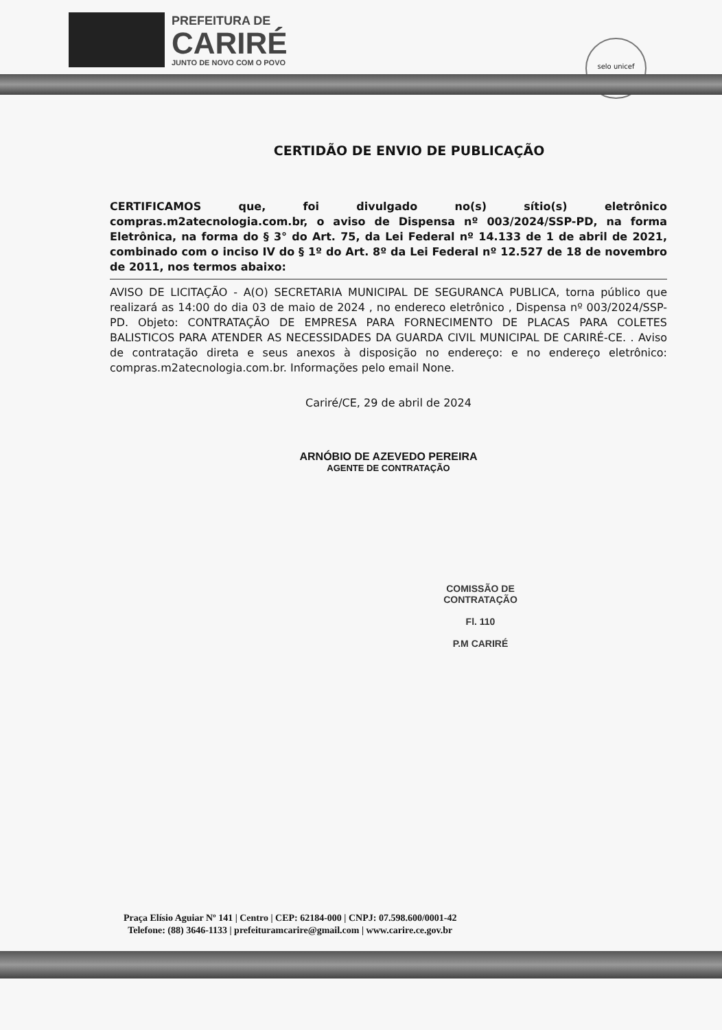PREFEITURA DE
CARIRÉ
JUNTO DE NOVO COM O POVO
selo unicef
CERTIDÃO DE ENVIO DE PUBLICAÇÃO
CERTIFICAMOS que, foi divulgado no(s) sítio(s) eletrônico compras.m2atecnologia.com.br, o aviso de Dispensa nº 003/2024/SSP-PD, na forma Eletrônica, na forma do § 3° do Art. 75, da Lei Federal nº 14.133 de 1 de abril de 2021, combinado com o inciso IV do § 1º do Art. 8º da Lei Federal nº 12.527 de 18 de novembro de 2011, nos termos abaixo:
AVISO DE LICITAÇÃO - A(O) SECRETARIA MUNICIPAL DE SEGURANCA PUBLICA, torna público que realizará as 14:00 do dia 03 de maio de 2024 , no endereco eletrônico , Dispensa nº 003/2024/SSP-PD. Objeto: CONTRATAÇÃO DE EMPRESA PARA FORNECIMENTO DE PLACAS PARA COLETES BALISTICOS PARA ATENDER AS NECESSIDADES DA GUARDA CIVIL MUNICIPAL DE CARIRÉ-CE. . Aviso de contratação direta e seus anexos à disposição no endereço: e no endereço eletrônico: compras.m2atecnologia.com.br. Informações pelo email None.
Cariré/CE, 29 de abril de 2024
ARNÓBIO DE AZEVEDO PEREIRA
AGENTE DE CONTRATAÇÃO
COMISSÃO DE CONTRATAÇÃO
Fl. 110
P.M CARIRÉ
Praça Elísio Aguiar Nº 141 | Centro | CEP: 62184-000 | CNPJ: 07.598.600/0001-42
Telefone: (88) 3646-1133 | prefeituramcarire@gmail.com | www.carire.ce.gov.br